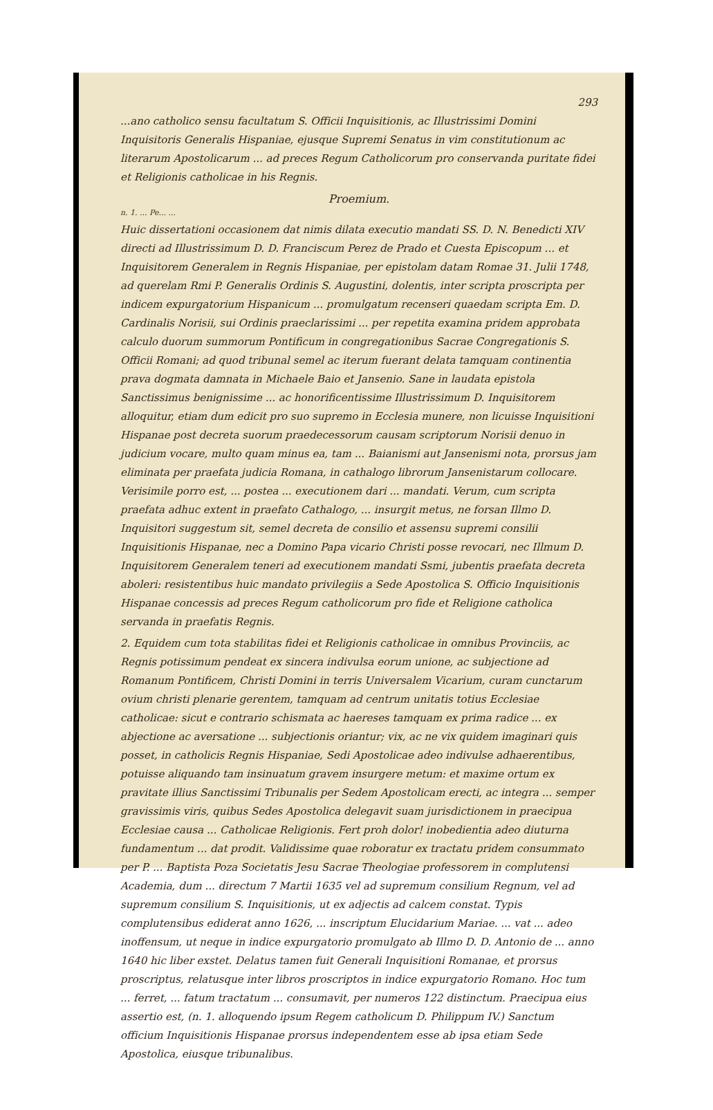293
...ano catholico sensu facultatum S. Officii Inquisitionis, ac Illustrissimi Domini Inquisitoris Generalis Hispaniae, ejusque Supremi Senatus in vim constitutionum ac literarum Apostolicarum ... ad preces Regum Catholicorum pro conservanda puritate fidei et Religionis catholicae in his Regnis.
Proemium.
n. 1. ... Pe... ...
Huic dissertationi occasionem dat nimis dilata executio mandati SS. D. N. Benedicti XIV directi ad Illustrissimum D. D. Franciscum Perez de Prado et Cuesta Episcopum ... et Inquisitorem Generalem in Regnis Hispaniae, per epistolam datam Romae 31. Julii 1748, ad querelam Rmi P. Generalis Ordinis S. Augustini, dolentis, inter scripta proscripta per indicem expurgatorium Hispanicum ... promulgatum recenseri quaedam scripta Em. D. Cardinalis Norisii, sui Ordinis praeclarissimi ... per repetita examina pridem approbata calculo duorum summorum Pontificum in congregationibus Sacrae Congregationis S. Officii Romani; ad quod tribunal semel ac iterum fuerant delata tamquam continentia prava dogmata damnata in Michaele Baio et Jansenio. Sane in laudata epistola Sanctissimus benignissime ... ac honorificentissime Illustrissimum D. Inquisitorem alloquitur, etiam dum edicit pro suo supremo in Ecclesia munere, non licuisse Inquisitioni Hispanae post decreta suorum praedecessorum causam scriptorum Norisii denuo in judicium vocare, multo quam minus ea, tam ... Baianismi aut Jansenismi nota, prorsus jam eliminata per praefata judicia Romana, in cathalogo librorum Jansenistarum collocare. Verisimile porro est, ... postea ... executionem dari ... mandati. Verum, cum scripta praefata adhuc extent in praefato Cathalogo, ... insurgit metus, ne forsan Illmo D. Inquisitori suggestum sit, semel decreta de consilio et assensu supremi consilii Inquisitionis Hispanae, nec a Domino Papa vicario Christi posse revocari, nec Illmum D. Inquisitorem Generalem teneri ad executionem mandati Ssmi, jubentis praefata decreta aboleri: resistentibus huic mandato privilegiis a Sede Apostolica S. Officio Inquisitionis Hispanae concessis ad preces Regum catholicorum pro fide et Religione catholica servanda in praefatis Regnis.
2. Equidem cum tota stabilitas fidei et Religionis catholicae in omnibus Provinciis, ac Regnis potissimum pendeat ex sincera indivulsa eorum unione, ac subjectione ad Romanum Pontificem, Christi Domini in terris Universalem Vicarium, curam cunctarum ovium christi plenarie gerentem, tamquam ad centrum unitatis totius Ecclesiae catholicae: sicut e contrario schismata ac haereses tamquam ex prima radice ... ex abjectione ac aversatione ... subjectionis oriantur; vix, ac ne vix quidem imaginari quis posset, in catholicis Regnis Hispaniae, Sedi Apostolicae adeo indivulse adhaerentibus, potuisse aliquando tam insinuatum gravem insurgere metum: et maxime ortum ex pravitate illius Sanctissimi Tribunalis per Sedem Apostolicam erecti, ac integra ... semper gravissimis viris, quibus Sedes Apostolica delegavit suam jurisdictionem in praecipua Ecclesiae causa ... Catholicae Religionis. Fert proh dolor! inobedientia adeo diuturna fundamentum ... dat prodit. Validissime quae roboratur ex tractatu pridem consummato per P. ... Baptista Poza Societatis Jesu Sacrae Theologiae professorem in complutensi Academia, dum ... directum 7 Martii 1635 vel ad supremum consilium Regnum, vel ad supremum consilium S. Inquisitionis, ut ex adjectis ad calcem constat. Typis complutensibus ediderat anno 1626, ... inscriptum Elucidarium Mariae. ... vat ... adeo inoffensum, ut neque in indice expurgatorio promulgato ab Illmo D. D. Antonio de ... anno 1640 hic liber exstet. Delatus tamen fuit Generali Inquisitioni Romanae, et prorsus proscriptus, relatusque inter libros proscriptos in indice expurgatorio Romano. Hoc tum ... ferret, ... fatum tractatum ... consumavit, per numeros 122 distinctum. Praecipua eius assertio est, (n. 1. alloquendo ipsum Regem catholicum D. Philippum IV.) Sanctum officium Inquisitionis Hispanae prorsus independentem esse ab ipsa etiam Sede Apostolica, eiusque tribunalibus.